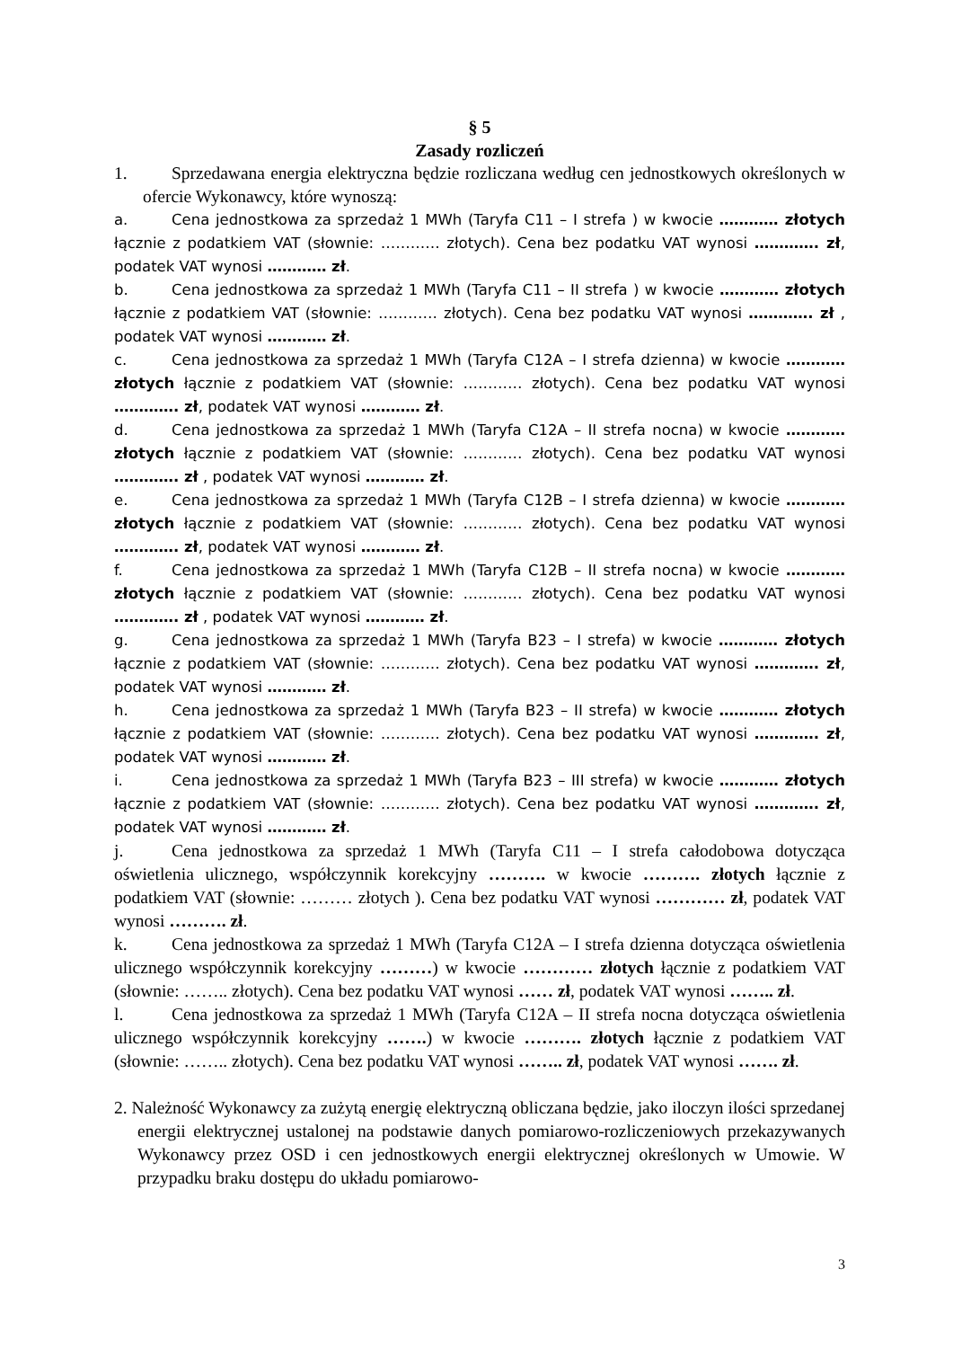§ 5
Zasady rozliczeń
1. Sprzedawana energia elektryczna będzie rozliczana według cen jednostkowych określonych w ofercie Wykonawcy, które wynoszą:
a. Cena jednostkowa za sprzedaż 1 MWh (Taryfa C11 – I strefa ) w kwocie ………… złotych łącznie z podatkiem VAT (słownie: ………… złotych). Cena bez podatku VAT wynosi …………. zł, podatek VAT wynosi ………… zł.
b. Cena jednostkowa za sprzedaż 1 MWh (Taryfa C11 – II strefa ) w kwocie ………… złotych łącznie z podatkiem VAT (słownie: ………… złotych). Cena bez podatku VAT wynosi …………. zł , podatek VAT wynosi ………… zł.
c. Cena jednostkowa za sprzedaż 1 MWh (Taryfa C12A – I strefa dzienna) w kwocie ………… złotych łącznie z podatkiem VAT (słownie: ………… złotych). Cena bez podatku VAT wynosi …………. zł, podatek VAT wynosi ………… zł.
d. Cena jednostkowa za sprzedaż 1 MWh (Taryfa C12A – II strefa nocna) w kwocie ………… złotych łącznie z podatkiem VAT (słownie: ………… złotych). Cena bez podatku VAT wynosi …………. zł , podatek VAT wynosi ………… zł.
e. Cena jednostkowa za sprzedaż 1 MWh (Taryfa C12B – I strefa dzienna) w kwocie ………… złotych łącznie z podatkiem VAT (słownie: ………… złotych). Cena bez podatku VAT wynosi …………. zł, podatek VAT wynosi ………… zł.
f. Cena jednostkowa za sprzedaż 1 MWh (Taryfa C12B – II strefa nocna) w kwocie ………… złotych łącznie z podatkiem VAT (słownie: ………… złotych). Cena bez podatku VAT wynosi …………. zł , podatek VAT wynosi ………… zł.
g. Cena jednostkowa za sprzedaż 1 MWh (Taryfa B23 – I strefa) w kwocie ………… złotych łącznie z podatkiem VAT (słownie: ………… złotych). Cena bez podatku VAT wynosi …………. zł, podatek VAT wynosi ………… zł.
h. Cena jednostkowa za sprzedaż 1 MWh (Taryfa B23 – II strefa) w kwocie ………… złotych łącznie z podatkiem VAT (słownie: ………… złotych). Cena bez podatku VAT wynosi …………. zł, podatek VAT wynosi ………… zł.
i. Cena jednostkowa za sprzedaż 1 MWh (Taryfa B23 – III strefa) w kwocie ………… złotych łącznie z podatkiem VAT (słownie: ………… złotych). Cena bez podatku VAT wynosi …………. zł, podatek VAT wynosi ………… zł.
j. Cena jednostkowa za sprzedaż 1 MWh (Taryfa C11 – I strefa całodobowa dotycząca oświetlenia ulicznego, współczynnik korekcyjny ………. w kwocie ………. złotych łącznie z podatkiem VAT (słownie: ……… złotych ). Cena bez podatku VAT wynosi ………… zł, podatek VAT wynosi ………. zł.
k. Cena jednostkowa za sprzedaż 1 MWh (Taryfa C12A – I strefa dzienna dotycząca oświetlenia ulicznego współczynnik korekcyjny ………) w kwocie ………… złotych łącznie z podatkiem VAT (słownie: …….. złotych). Cena bez podatku VAT wynosi …… zł, podatek VAT wynosi …….. zł.
l. Cena jednostkowa za sprzedaż 1 MWh (Taryfa C12A – II strefa nocna dotycząca oświetlenia ulicznego współczynnik korekcyjny …….) w kwocie ………. złotych łącznie z podatkiem VAT (słownie: …….. złotych). Cena bez podatku VAT wynosi …….. zł, podatek VAT wynosi ……. zł.
2. Należność Wykonawcy za zużytą energię elektryczną obliczana będzie, jako iloczyn ilości sprzedanej energii elektrycznej ustalonej na podstawie danych pomiarowo-rozliczeniowych przekazywanych Wykonawcy przez OSD i cen jednostkowych energii elektrycznej określonych w Umowie. W przypadku braku dostępu do układu pomiarowo-
3